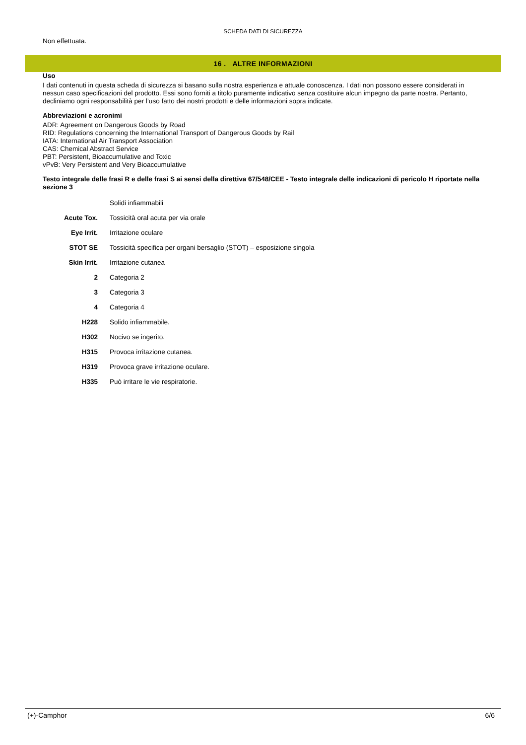SCHEDA DATI DI SICUREZZA
Non effettuata.
16 . ALTRE INFORMAZIONI
Uso
I dati contenuti in questa scheda di sicurezza si basano sulla nostra esperienza e attuale conoscenza. I dati non possono essere considerati in nessun caso specificazioni del prodotto. Essi sono forniti a titolo puramente indicativo senza costituire alcun impegno da parte nostra. Pertanto, decliniamo ogni responsabilità per l’uso fatto dei nostri prodotti e delle informazioni sopra indicate.
Abbreviazioni e acronimi
ADR: Agreement on Dangerous Goods by Road
RID: Regulations concerning the International Transport of Dangerous Goods by Rail
IATA: International Air Transport Association
CAS: Chemical Abstract Service
PBT: Persistent, Bioaccumulative and Toxic
vPvB: Very Persistent and Very Bioaccumulative
Testo integrale delle frasi R e delle frasi S ai sensi della direttiva 67/548/CEE - Testo integrale delle indicazioni di pericolo H riportate nella sezione 3
| | Solidi infiammabili |
| Acute Tox. | Tossicità oral acuta per via orale |
| Eye Irrit. | Irritazione oculare |
| STOT SE | Tossicità specifica per organi bersaglio (STOT) – esposizione singola |
| Skin Irrit. | Irritazione cutanea |
| 2 | Categoria 2 |
| 3 | Categoria 3 |
| 4 | Categoria 4 |
| H228 | Solido infiammabile. |
| H302 | Nocivo se ingerito. |
| H315 | Provoca irritazione cutanea. |
| H319 | Provoca grave irritazione oculare. |
| H335 | Può irritare le vie respiratorie. |
(+)-Camphor 6/6